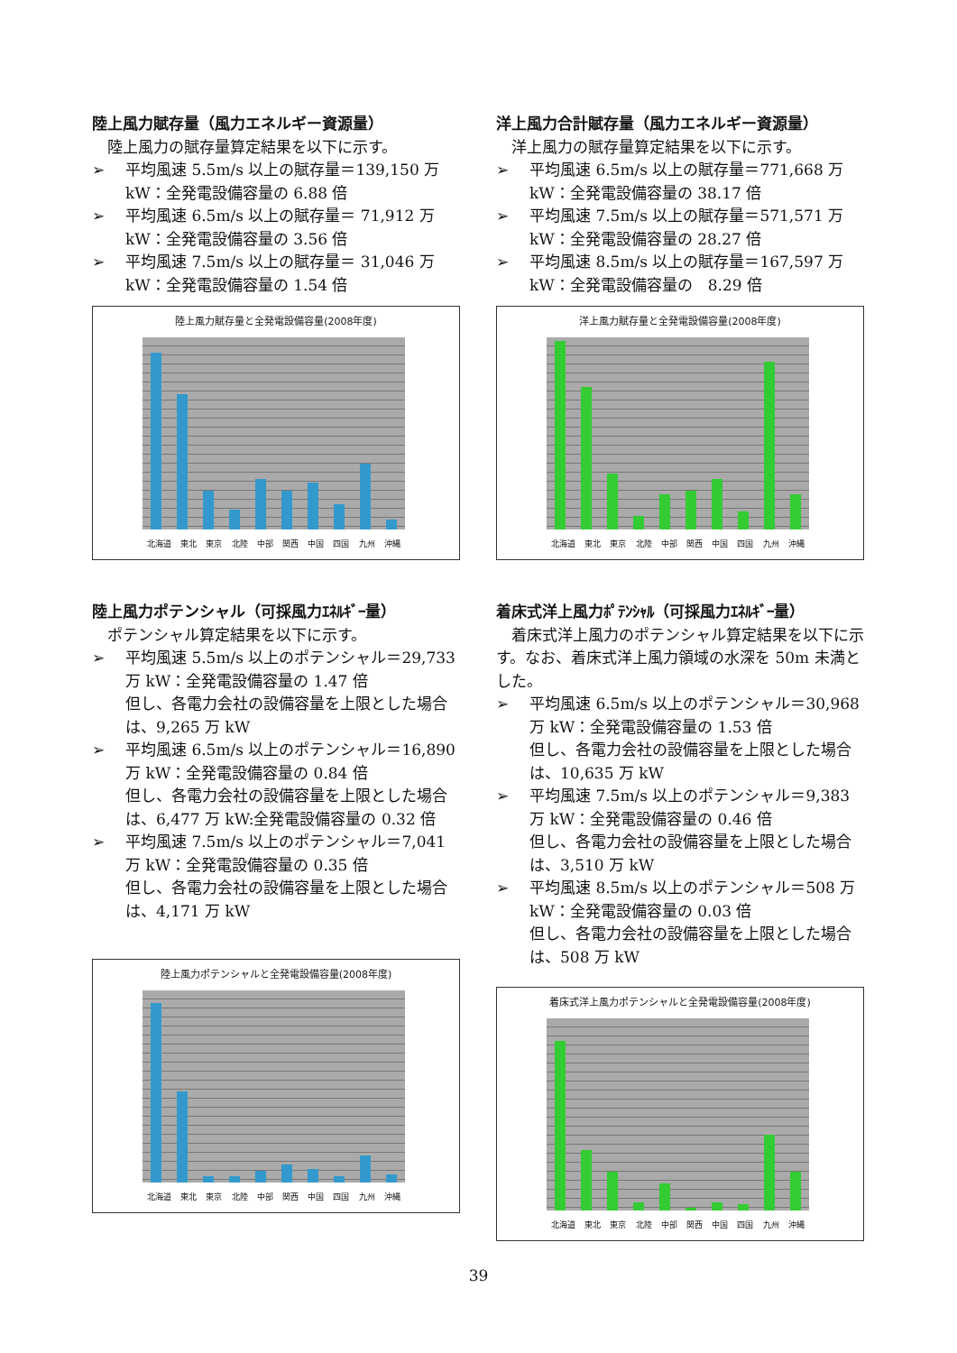陸上風力賦存量（風力エネルギー資源量）
陸上風力の賦存量算定結果を以下に示す。
➢ 平均風速 5.5m/s 以上の賦存量＝139,150 万 kW：全発電設備容量の 6.88 倍
➢ 平均風速 6.5m/s 以上の賦存量＝ 71,912 万 kW：全発電設備容量の 3.56 倍
➢ 平均風速 7.5m/s 以上の賦存量＝ 31,046 万 kW：全発電設備容量の 1.54 倍
陸上風力賦存量と全発電設備容量(2008年度)
北海道 東北 東京 北陸 中部 関西 中国 四国 九州 沖縄
陸上風力ポテンシャル（可採風力ｴﾈﾙｷﾞｰ量）
ポテンシャル算定結果を以下に示す。
➢ 平均風速 5.5m/s 以上のポテンシャル＝29,733 万 kW：全発電設備容量の 1.47 倍
但し、各電力会社の設備容量を上限とした場合は、9,265 万 kW
➢ 平均風速 6.5m/s 以上のポテンシャル＝16,890 万 kW：全発電設備容量の 0.84 倍
但し、各電力会社の設備容量を上限とした場合は、6,477 万 kW:全発電設備容量の 0.32 倍
➢ 平均風速 7.5m/s 以上のポテンシャル＝7,041 万 kW：全発電設備容量の 0.35 倍
但し、各電力会社の設備容量を上限とした場合は、4,171 万 kW
陸上風力ポテンシャルと全発電設備容量(2008年度)
北海道 東北 東京 北陸 中部 関西 中国 四国 九州 沖縄
洋上風力合計賦存量（風力エネルギー資源量）
洋上風力の賦存量算定結果を以下に示す。
➢ 平均風速 6.5m/s 以上の賦存量＝771,668 万 kW：全発電設備容量の 38.17 倍
➢ 平均風速 7.5m/s 以上の賦存量＝571,571 万 kW：全発電設備容量の 28.27 倍
➢ 平均風速 8.5m/s 以上の賦存量＝167,597 万 kW：全発電設備容量の　8.29 倍
洋上風力賦存量と全発電設備容量(2008年度)
北海道 東北 東京 北陸 中部 関西 中国 四国 九州 沖縄
着床式洋上風力ﾎﾟﾃﾝｼｬﾙ（可採風力ｴﾈﾙｷﾞｰ量）
着床式洋上風力のポテンシャル算定結果を以下に示す。なお、着床式洋上風力領域の水深を 50m 未満とした。
➢ 平均風速 6.5m/s 以上のポテンシャル＝30,968 万 kW：全発電設備容量の 1.53 倍
但し、各電力会社の設備容量を上限とした場合は、10,635 万 kW
➢ 平均風速 7.5m/s 以上のポテンシャル＝9,383 万 kW：全発電設備容量の 0.46 倍
但し、各電力会社の設備容量を上限とした場合は、3,510 万 kW
➢ 平均風速 8.5m/s 以上のポテンシャル＝508 万 kW：全発電設備容量の 0.03 倍
但し、各電力会社の設備容量を上限とした場合は、508 万 kW
着床式洋上風力ポテンシャルと全発電設備容量(2008年度)
北海道 東北 東京 北陸 中部 関西 中国 四国 九州 沖縄
39